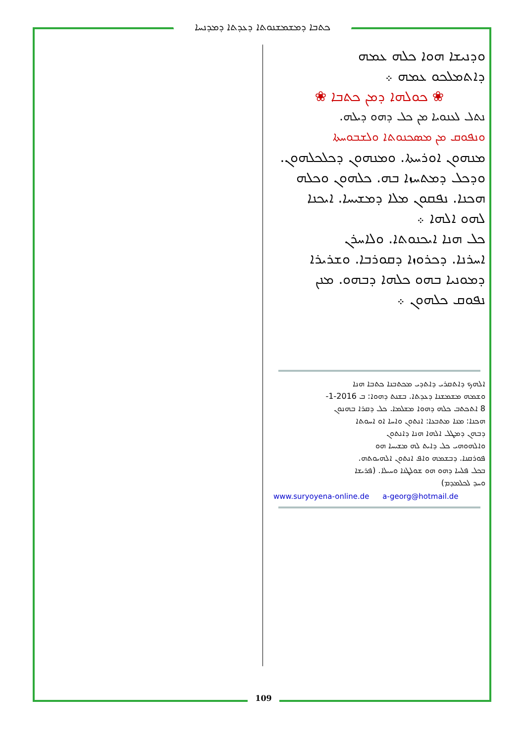ܟܬܒܐ ܕܡܫܡܫܢܘܬܐ ܕܥܕܬܐ ܕܡܕܢܚܐ
ܘܕܢܝܫܐ ܗܘܐ ܟܠܗ ܥܡܗ
ܕܐܬܡܠܟܘ ܥܡܗ ܀
❀ ܟܘܠܗܐ ܕܡܢ ܟܬܒܐ ❀
ܢܬܠ ܠܥܢܘܝܐ ܡܢ ܟܠ ܕܗܘ ܕܝܠܗ.
ܘܢܦܘܩ ܡܢ ܡܣܟܢܘܬܐ ܘܠܫܒܘܚܬܐ
ܡܢܗܘܢ ܐܘܪܚܬܐ. ܘܡܢܗܘܢ ܕܟܠܟܠܗܘܢ.
ܘܕܟܠ ܕܡܬܚܙܐ ܒܗ. ܟܠܗܘܢ ܘܟܠܗ
ܗܟܢܐ. ܢܦܩܘܢ ܡܠܐ ܕܡܫܝܚܐ. ܐܝܟܢܐ
ܠܗܘ ܐܠܗܐ ܀
ܟܠ ܗܢܐ ܐܝܟܢܘܬܐ. ܘܠܐܚܪܢ
ܐܚܪܢܐ. ܕܟܪܘܙܐ ܕܩܘܪܒܐ. ܘܫܪܝܪܐ
ܕܡܘܢܝܐ ܒܗܘ ܟܠܗܐ ܕܒܗܘ. ܡܢܢ
ܢܦܘܩ ܟܠܗܘܢ ܀
ܐܠܗܟ ܕܐܬܩܪܝ ܕܐܬܕܝ ܡܟܬܒܢܐ ܟܬܒܐ ܗܢܐ
ܘܫܡܗ ܡܫܡܫܢܐ ܕܥܕܬܐ. ܒܫܢܬ ܕܗܘܐ: ܒ 2016-1-
8 ܐܬܟܬܒ ܟܠܗ ܕܗܘܐ ܡܫܠܡܐ. ܟܠ ܕܩܪܐ ܒܗܢܘܢ
ܗܟܢܐ: ܡܢܐ ܡܬܒܥܐ: ܐܢܬܘܢ ܘܐܚܐ ܐܘ ܐܚܘܬܐ
ܕܒܗܢ ܕܡܛܠ ܐܠܗܐ ܗܢܐ ܕܐܢܬܘܢ
ܘܐܠܗܘܗܝ ܟܠ ܕܐܝܬ ܠܗ ܡܫܝܚܐ ܗܘ
ܦܘܪܩܢܐ. ܕܒܫܡܗ ܘܐܦ ܐܢܬܘܢ ܐܠܗܝܘܬܗ.
ܒܟܠ ܦܠܚܐ ܕܗܘ ܗܘ ܫܘܠܛܢܐ ܘܚܝܠܐ. (ܦܪܝܫܐ
ܘܚܕ ܠܟܠܡܕܡ)
www.suryoyena-online.de a-georg@hotmail.de
109